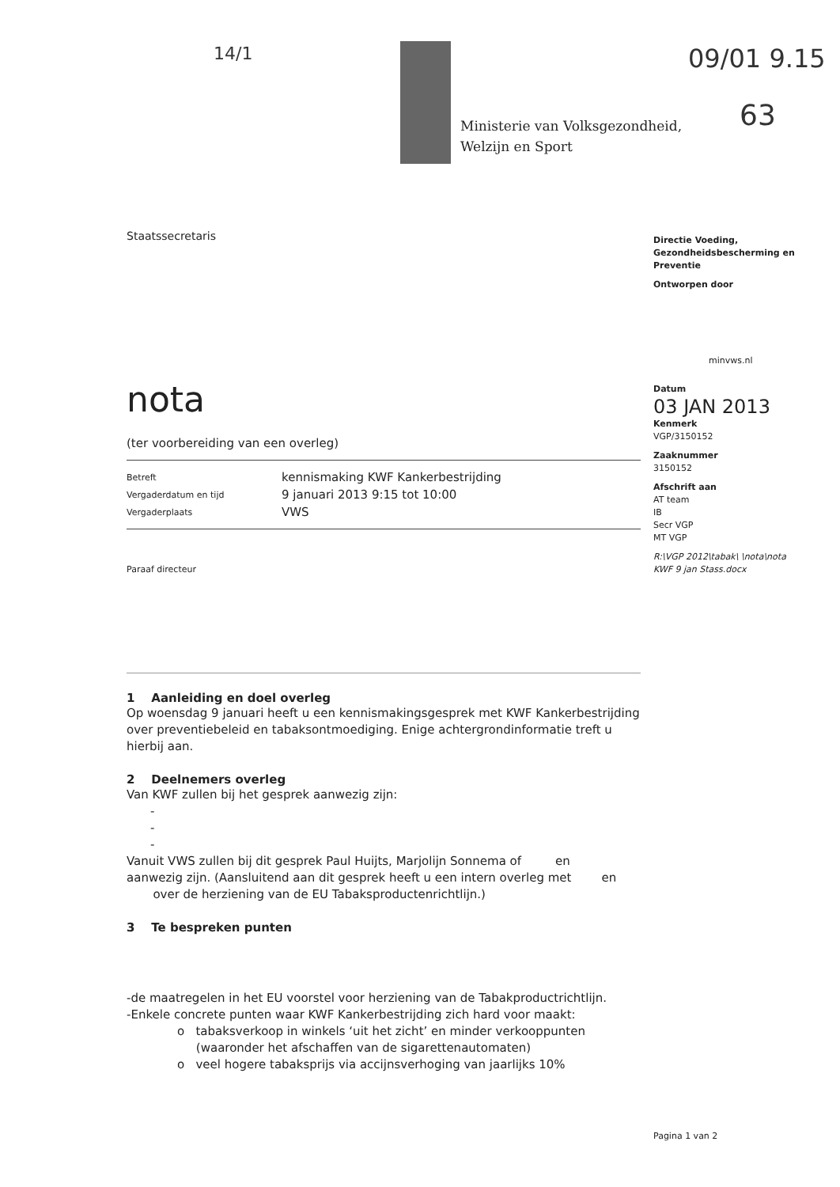14/1
Ministerie van Volksgezondheid,
Welzijn en Sport
09/01 9.15
63
Staatssecretaris
nota
(ter voorbereiding van een overleg)
| Betreft | kennismaking KWF Kankerbestrijding |
| Vergaderdatum en tijd | 9 januari 2013 9:15 tot 10:00 |
| Vergaderplaats | VWS |
Paraaf directeur
1 Aanleiding en doel overleg
Op woensdag 9 januari heeft u een kennismakingsgesprek met KWF Kankerbestrijding over preventiebeleid en tabaksontmoediging. Enige achtergrondinformatie treft u hierbij aan.
2 Deelnemers overleg
Van KWF zullen bij het gesprek aanwezig zijn:
-
-
-
Vanuit VWS zullen bij dit gesprek Paul Huijts, Marjolijn Sonnema of en aanwezig zijn. (Aansluitend aan dit gesprek heeft u een intern overleg met en over de herziening van de EU Tabaksproductenrichtlijn.)
3 Te bespreken punten
-de maatregelen in het EU voorstel voor herziening van de Tabakproductrichtlijn.
-Enkele concrete punten waar KWF Kankerbestrijding zich hard voor maakt:
o tabaksverkoop in winkels ‘uit het zicht’ en minder verkooppunten
(waaronder het afschaffen van de sigarettenautomaten)
o veel hogere tabaksprijs via accijnsverhoging van jaarlijks 10%
Directie Voeding, Gezondheidsbescherming en Preventie
Ontworpen door
minvws.nl
Datum
03 JAN 2013
Kenmerk
VGP/3150152
Zaaknummer
3150152
Afschrift aan
AT team
IB
Secr VGP
MT VGP
R:\VGP 2012\tabak\ \nota\nota KWF 9 jan Stass.docx
Pagina 1 van 2